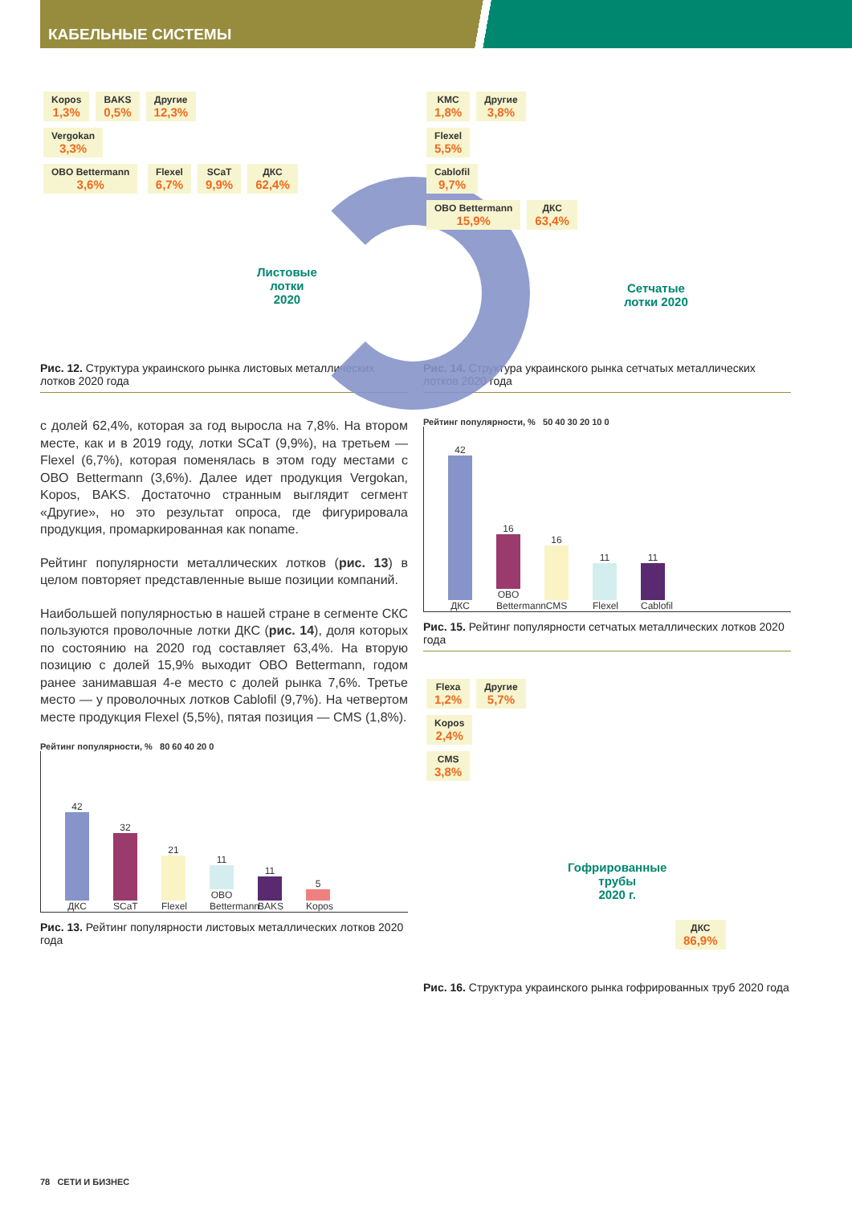КАБЕЛЬНЫЕ СИСТЕМЫ
Kopos 1,3% BAKS 0,5% Другие 12,3%
Vergokan 3,3%
OBO Bettermann 3,6% Flexel 6,7% SCaT 9,9% ДКС 62,4%
Листовые
лотки
2020
Рис. 12. Структура украинского рынка листовых металлических лотков 2020 года
с долей 62,4%, которая за год выросла на 7,8%. На втором месте, как и в 2019 году, лотки SCaT (9,9%), на третьем — Flexel (6,7%), которая поменялась в этом году местами с OBO Bettermann (3,6%). Далее идет продукция Vergokan, Kopos, BAKS. Достаточно странным выглядит сегмент «Другие», но это результат опроса, где фигурировала продукция, промаркированная как noname.
Рейтинг популярности металлических лотков (рис. 13) в целом повторяет представленные выше позиции компаний.
Наибольшей популярностью в нашей стране в сегменте СКС пользуются проволочные лотки ДКС (рис. 14), доля которых по состоянию на 2020 год составляет 63,4%. На вторую позицию с долей 15,9% выходит OBO Bettermann, годом ранее занимавшая 4-е место с долей рынка 7,6%. Третье место — у проволочных лотков Cablofil (9,7%). На четвертом месте продукция Flexel (5,5%), пятая позиция — CMS (1,8%).
Рейтинг популярности, % 80 60 40 20 0
42
ДКС
32
SCaT
21
Flexel
11
OBO Bettermann
11
BAKS
5
Kopos
Рис. 13. Рейтинг популярности листовых металлических лотков 2020 года
KMC 1,8% Другие 3,8%
Flexel 5,5%
Cablofil 9,7%
OBO Bettermann 15,9% ДКС 63,4%
Сетчатые
лотки 2020
Рис. 14. Структура украинского рынка сетчатых металлических лотков 2020 года
Рейтинг популярности, % 50 40 30 20 10 0
42
ДКС
16
OBO Bettermann
16
CMS
11
Flexel
11
Cablofil
Рис. 15. Рейтинг популярности сетчатых металлических лотков 2020 года
Flexa 1,2% Другие 5,7%
Kopos 2,4%
CMS 3,8%
Гофрированные
трубы
2020 г.
ДКС 86,9%
Рис. 16. Структура украинского рынка гофрированных труб 2020 года
78 СЕТИ И БИЗНЕС